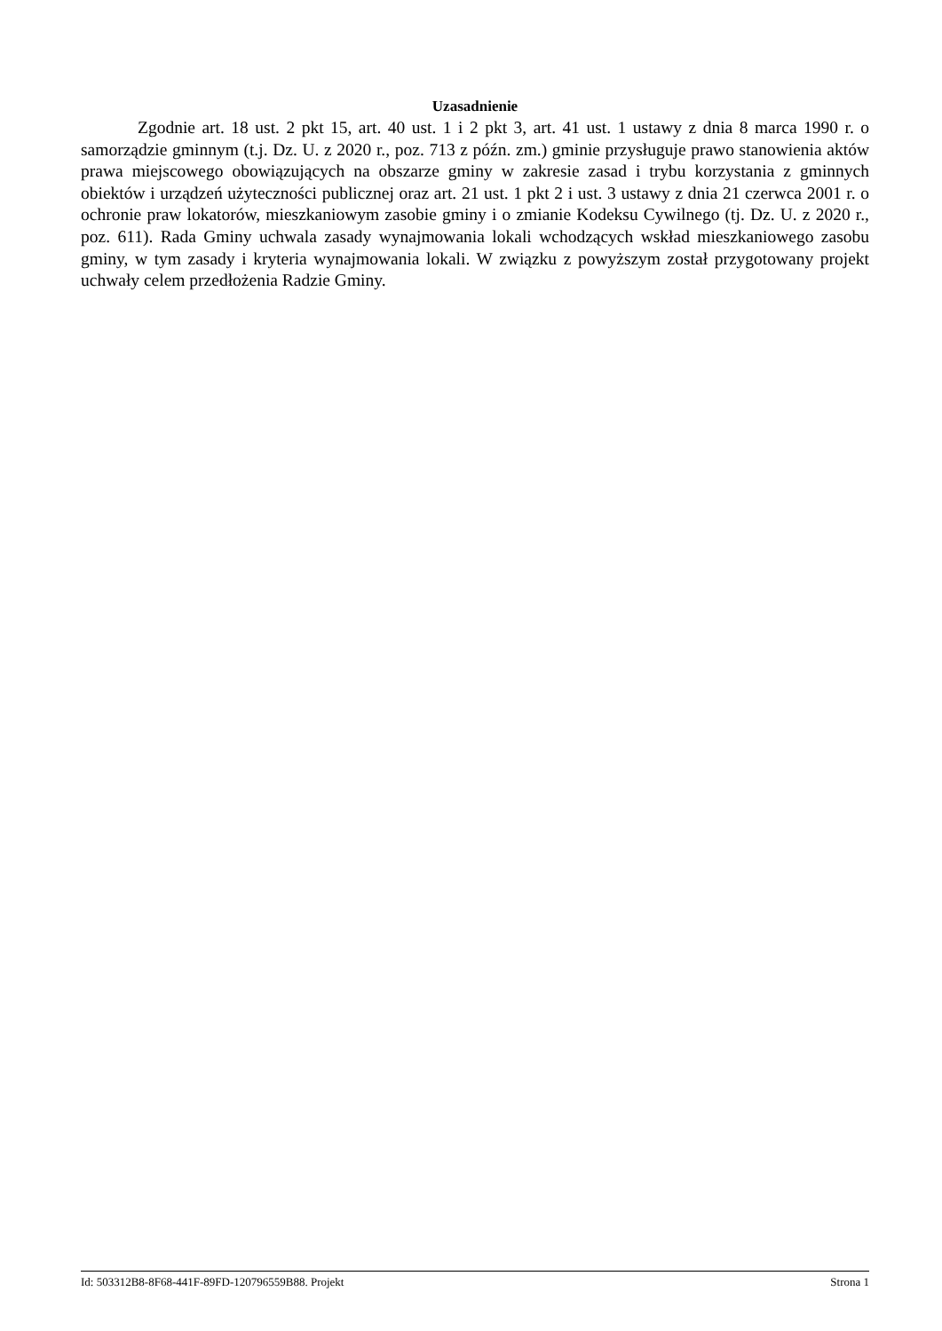Uzasadnienie
Zgodnie art. 18 ust. 2 pkt 15, art. 40 ust. 1 i 2 pkt 3, art. 41 ust. 1 ustawy z dnia 8 marca 1990 r. o samorządzie gminnym (t.j. Dz. U. z 2020 r., poz. 713 z późn. zm.) gminie przysługuje prawo stanowienia aktów prawa miejscowego obowiązujących na obszarze gminy w zakresie zasad i trybu korzystania z gminnych obiektów i urządzeń użyteczności publicznej oraz art. 21 ust. 1 pkt 2 i ust. 3 ustawy z dnia 21 czerwca 2001 r. o ochronie praw lokatorów, mieszkaniowym zasobie gminy i o zmianie Kodeksu Cywilnego (tj. Dz. U. z 2020 r., poz. 611). Rada Gminy uchwala zasady wynajmowania lokali wchodzących wskład mieszkaniowego zasobu gminy, w tym zasady i kryteria wynajmowania lokali. W związku z powyższym został przygotowany projekt uchwały celem przedłożenia Radzie Gminy.
Id: 503312B8-8F68-441F-89FD-120796559B88. Projekt Strona 1